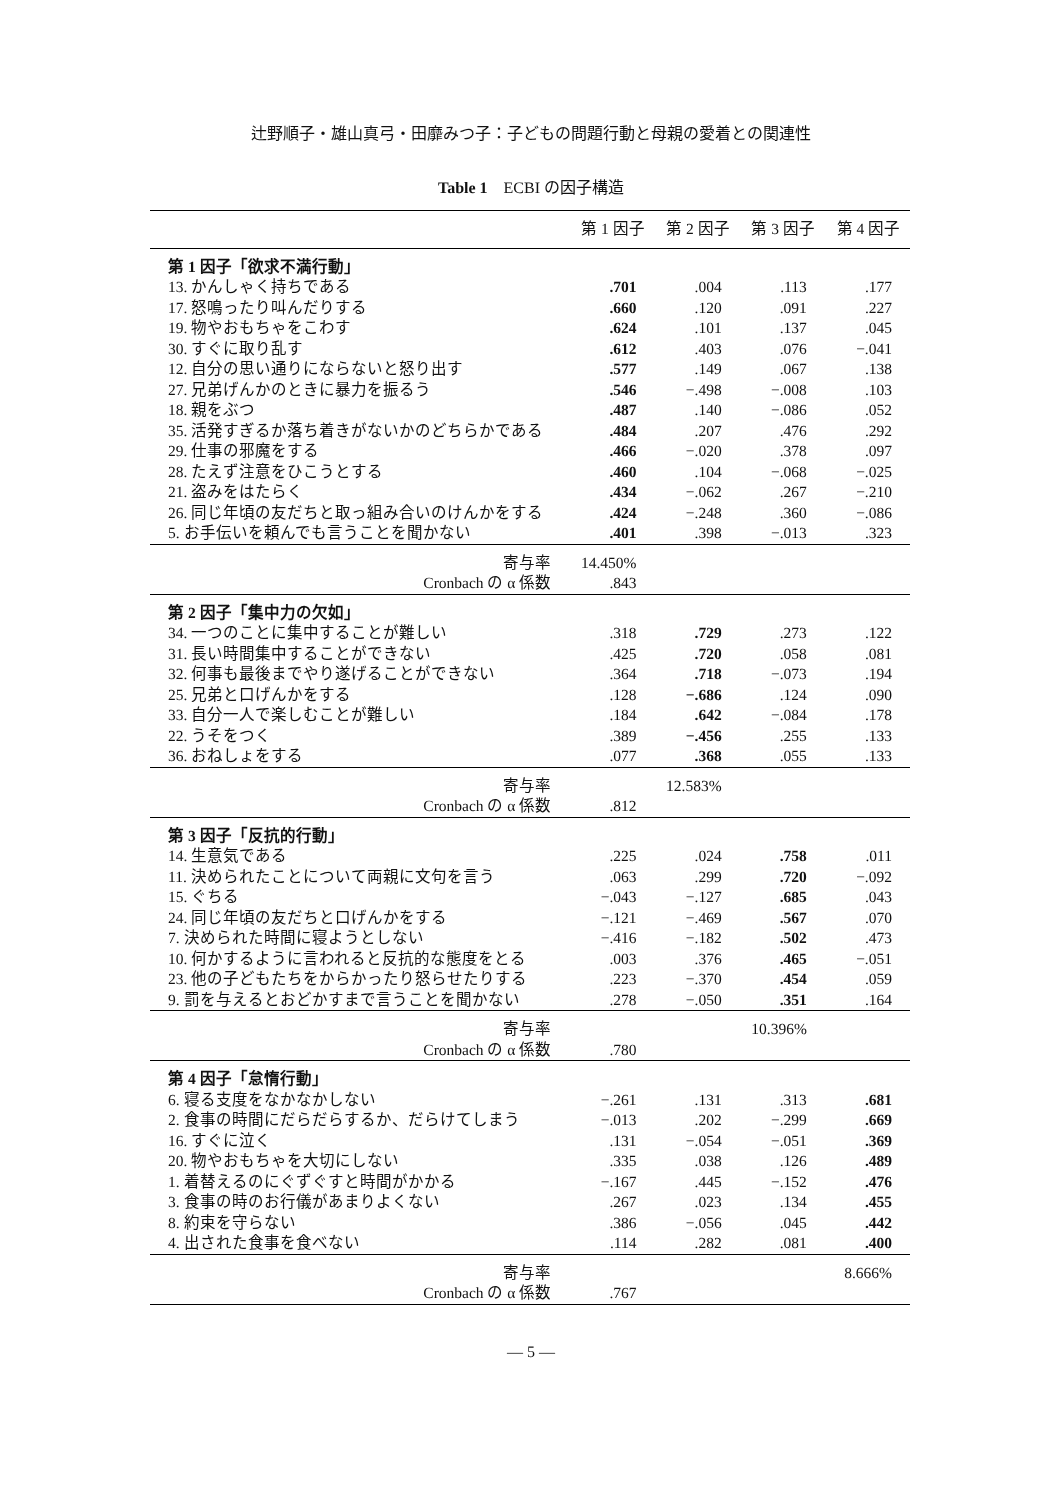辻野順子・雄山真弓・田靡みつ子：子どもの問題行動と母親の愛着との関連性
Table 1　ECBI の因子構造
| | 第 1 因子 | 第 2 因子 | 第 3 因子 | 第 4 因子 |
| --- | --- | --- | --- | --- |
| 第 1 因子「欲求不満行動」 | | | | |
| 13. かんしゃく持ちである | .701 | .004 | .113 | .177 |
| 17. 怒鳴ったり叫んだりする | .660 | .120 | .091 | .227 |
| 19. 物やおもちゃをこわす | .624 | .101 | .137 | .045 |
| 30. すぐに取り乱す | .612 | .403 | .076 | −.041 |
| 12. 自分の思い通りにならないと怒り出す | .577 | .149 | .067 | .138 |
| 27. 兄弟げんかのときに暴力を振るう | .546 | −.498 | −.008 | .103 |
| 18. 親をぶつ | .487 | .140 | −.086 | .052 |
| 35. 活発すぎるか落ち着きがないかのどちらかである | .484 | .207 | .476 | .292 |
| 29. 仕事の邪魔をする | .466 | −.020 | .378 | .097 |
| 28. たえず注意をひこうとする | .460 | .104 | −.068 | −.025 |
| 21. 盗みをはたらく | .434 | −.062 | .267 | −.210 |
| 26. 同じ年頃の友だちと取っ組み合いのけんかをする | .424 | −.248 | .360 | −.086 |
| 5. お手伝いを頼んでも言うことを聞かない | .401 | .398 | −.013 | .323 |
| 寄与率 | 14.450% | | | |
| Cronbach の α 係数 | .843 | | | |
| 第 2 因子「集中力の欠如」 | | | | |
| 34. 一つのことに集中することが難しい | .318 | .729 | .273 | .122 |
| 31. 長い時間集中することができない | .425 | .720 | .058 | .081 |
| 32. 何事も最後までやり遂げることができない | .364 | .718 | −.073 | .194 |
| 25. 兄弟と口げんかをする | .128 | −.686 | .124 | .090 |
| 33. 自分一人で楽しむことが難しい | .184 | .642 | −.084 | .178 |
| 22. うそをつく | .389 | −.456 | .255 | .133 |
| 36. おねしょをする | .077 | .368 | .055 | .133 |
| 寄与率 | | 12.583% | | |
| Cronbach の α 係数 | .812 | | | |
| 第 3 因子「反抗的行動」 | | | | |
| 14. 生意気である | .225 | .024 | .758 | .011 |
| 11. 決められたことについて両親に文句を言う | .063 | .299 | .720 | −.092 |
| 15. ぐちる | −.043 | −.127 | .685 | .043 |
| 24. 同じ年頃の友だちと口げんかをする | −.121 | −.469 | .567 | .070 |
| 7. 決められた時間に寝ようとしない | −.416 | −.182 | .502 | .473 |
| 10. 何かするように言われると反抗的な態度をとる | .003 | .376 | .465 | −.051 |
| 23. 他の子どもたちをからかったり怒らせたりする | .223 | −.370 | .454 | .059 |
| 9. 罰を与えるとおどかすまで言うことを聞かない | .278 | −.050 | .351 | .164 |
| 寄与率 | | | 10.396% | |
| Cronbach の α 係数 | .780 | | | |
| 第 4 因子「怠惰行動」 | | | | |
| 6. 寝る支度をなかなかしない | −.261 | .131 | .313 | .681 |
| 2. 食事の時間にだらだらするか、だらけてしまう | −.013 | .202 | −.299 | .669 |
| 16. すぐに泣く | .131 | −.054 | −.051 | .369 |
| 20. 物やおもちゃを大切にしない | .335 | .038 | .126 | .489 |
| 1. 着替えるのにぐずぐすと時間がかかる | −.167 | .445 | −.152 | .476 |
| 3. 食事の時のお行儀があまりよくない | .267 | .023 | .134 | .455 |
| 8. 約束を守らない | .386 | −.056 | .045 | .442 |
| 4. 出された食事を食べない | .114 | .282 | .081 | .400 |
| 寄与率 | | | | 8.666% |
| Cronbach の α 係数 | .767 | | | |
— 5 —